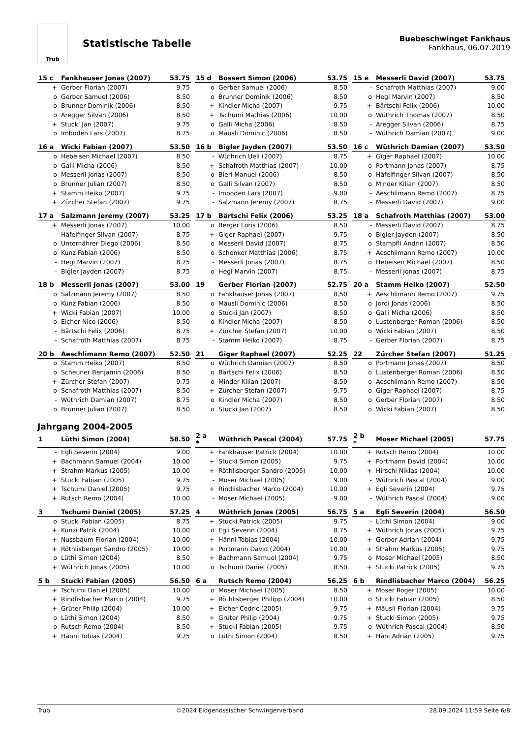Trub
Statistische Tabelle
Buebeschwinget Fankhaus
Fankhaus, 06.07.2019
| 15 c | Fankhauser Jonas (2007) | 53.75 |
| --- | --- | --- |
| + | Gerber Florian (2007) | 9.75 |
| o | Gerber Samuel (2006) | 8.50 |
| o | Brunner Dominik (2006) | 8.50 |
| o | Aregger Silvan (2006) | 8.50 |
| + | Stucki Jan (2007) | 9.75 |
| o | Imboden Lars (2007) | 8.75 |
| 15 d | Bossert Simon (2006) | 53.75 |
| --- | --- | --- |
| o | Gerber Samuel (2006) | 8.50 |
| o | Brunner Dominik (2006) | 8.50 |
| + | Kindler Micha (2007) | 9.75 |
| + | Tschumi Mathias (2006) | 10.00 |
| o | Galli Micha (2006) | 8.50 |
| o | Mäusli Dominic (2006) | 8.50 |
| 15 e | Messerli David (2007) | 53.75 |
| --- | --- | --- |
| - | Schafroth Matthias (2007) | 9.00 |
| o | Hegi Marvin (2007) | 8.50 |
| + | Bärtschi Felix (2006) | 10.00 |
| o | Wüthrich Thomas (2007) | 8.50 |
| - | Aregger Silvan (2006) | 8.75 |
| - | Wüthrich Damian (2007) | 9.00 |
| 16 a | Wicki Fabian (2007) | 53.50 |
| --- | --- | --- |
| o | Hebeisen Michael (2007) | 8.50 |
| o | Galli Micha (2006) | 8.50 |
| o | Messerli Jonas (2007) | 8.50 |
| o | Brunner Julian (2007) | 8.50 |
| + | Stamm Heiko (2007) | 9.75 |
| + | Zürcher Stefan (2007) | 9.75 |
| 16 b | Bigler Jayden (2007) | 53.50 |
| --- | --- | --- |
| - | Wüthrich Ueli (2007) | 8.75 |
| + | Schafroth Matthias (2007) | 10.00 |
| o | Bieri Manuel (2006) | 8.50 |
| o | Galli Silvan (2007) | 8.50 |
| - | Imboden Lars (2007) | 9.00 |
| - | Salzmann Jeremy (2007) | 8.75 |
| 16 c | Wüthrich Damian (2007) | 53.50 |
| --- | --- | --- |
| + | Giger Raphael (2007) | 10.00 |
| o | Portmann Jonas (2007) | 8.75 |
| o | Häfelfinger Silvan (2007) | 8.50 |
| o | Minder Kilian (2007) | 8.50 |
| - | Aeschlimann Remo (2007) | 8.75 |
| - | Messerli David (2007) | 9.00 |
| 17 a | Salzmann Jeremy (2007) | 53.25 |
| --- | --- | --- |
| + | Messerli Jonas (2007) | 10.00 |
| - | Häfelfinger Silvan (2007) | 8.75 |
| o | Unternährer Diego (2006) | 8.50 |
| o | Kunz Fabian (2006) | 8.50 |
| - | Hegi Marvin (2007) | 8.75 |
| - | Bigler Jayden (2007) | 8.75 |
| 17 b | Bärtschi Felix (2006) | 53.25 |
| --- | --- | --- |
| o | Berger Loris (2006) | 8.50 |
| + | Giger Raphael (2007) | 9.75 |
| o | Messerli David (2007) | 8.75 |
| o | Schenker Matthias (2006) | 8.75 |
| - | Messerli Jonas (2007) | 8.75 |
| o | Hegi Marvin (2007) | 8.75 |
| 18 a | Schafroth Matthias (2007) | 53.00 |
| --- | --- | --- |
| - | Messerli David (2007) | 8.75 |
| o | Bigler Jayden (2007) | 8.50 |
| o | Stampfli Andrin (2007) | 8.50 |
| + | Aeschlimann Remo (2007) | 10.00 |
| o | Hebeisen Michael (2007) | 8.50 |
| - | Messerli Jonas (2007) | 8.75 |
| 18 b | Messerli Jonas (2007) | 53.00 |
| --- | --- | --- |
| o | Salzmann Jeremy (2007) | 8.50 |
| o | Kunz Fabian (2006) | 8.50 |
| + | Wicki Fabian (2007) | 10.00 |
| o | Eicher Nico (2006) | 8.50 |
| - | Bärtschi Felix (2006) | 8.75 |
| - | Schafroth Matthias (2007) | 8.75 |
| 19 | Gerber Florian (2007) | 52.75 |
| --- | --- | --- |
| o | Fankhauser Jonas (2007) | 8.50 |
| o | Mäusli Dominic (2006) | 8.50 |
| o | Stucki Jan (2007) | 8.50 |
| o | Kindler Micha (2007) | 8.50 |
| + | Zürcher Stefan (2007) | 10.00 |
| - | Stamm Heiko (2007) | 8.75 |
| 20 a | Stamm Heiko (2007) | 52.50 |
| --- | --- | --- |
| + | Aeschlimann Remo (2007) | 9.75 |
| o | Jordi Jonas (2006) | 8.50 |
| o | Galli Micha (2006) | 8.50 |
| o | Lustenberger Roman (2006) | 8.50 |
| o | Wicki Fabian (2007) | 8.50 |
| - | Gerber Florian (2007) | 8.75 |
| 20 b | Aeschlimann Remo (2007) | 52.50 |
| --- | --- | --- |
| o | Stamm Heiko (2007) | 8.50 |
| o | Scheuner Benjamin (2006) | 8.50 |
| + | Zürcher Stefan (2007) | 9.75 |
| o | Schafroth Matthias (2007) | 8.50 |
| - | Wüthrich Damian (2007) | 8.75 |
| o | Brunner Julian (2007) | 8.50 |
| 21 | Giger Raphael (2007) | 52.25 |
| --- | --- | --- |
| o | Wüthrich Damian (2007) | 8.50 |
| o | Bärtschi Felix (2006) | 8.50 |
| o | Minder Kilian (2007) | 8.50 |
| + | Zürcher Stefan (2007) | 9.75 |
| o | Kindler Micha (2007) | 8.50 |
| o | Stucki Jan (2007) | 8.50 |
| 22 | Zürcher Stefan (2007) | 51.25 |
| --- | --- | --- |
| o | Portmann Jonas (2007) | 8.50 |
| o | Lustenberger Roman (2006) | 8.50 |
| o | Aeschlimann Remo (2007) | 8.50 |
| o | Giger Raphael (2007) | 8.75 |
| o | Gerber Florian (2007) | 8.50 |
| o | Wicki Fabian (2007) | 8.50 |
Jahrgang 2004-2005
| 1 | Lüthi Simon (2004) | 58.50 |
| --- | --- | --- |
| - | Egli Severin (2004) | 9.00 |
| + | Bachmann Samuel (2004) | 10.00 |
| + | Strahm Markus (2005) | 10.00 |
| + | Stucki Fabian (2005) | 9.75 |
| + | Tschumi Daniel (2005) | 9.75 |
| + | Rutsch Remo (2004) | 10.00 |
| 2 a * | Wüthrich Pascal (2004) | 57.75 |
| --- | --- | --- |
| + | Fankhauser Patrick (2004) | 10.00 |
| + | Stucki Simon (2005) | 9.75 |
| + | Röthlisberger Sandro (2005) | 10.00 |
| - | Moser Michael (2005) | 9.00 |
| + | Rindlisbacher Marco (2004) | 10.00 |
| - | Moser Michael (2005) | 9.00 |
| 2 b * | Moser Michael (2005) | 57.75 |
| --- | --- | --- |
| + | Rutsch Remo (2004) | 10.00 |
| + | Portmann David (2004) | 10.00 |
| + | Hirschi Niklas (2004) | 10.00 |
| - | Wüthrich Pascal (2004) | 9.00 |
| + | Egli Severin (2004) | 9.75 |
| - | Wüthrich Pascal (2004) | 9.00 |
| 3 | Tschumi Daniel (2005) | 57.25 |
| --- | --- | --- |
| o | Stucki Fabian (2005) | 8.75 |
| + | Künzi Patrik (2004) | 10.00 |
| + | Nussbaum Florian (2004) | 10.00 |
| + | Röthlisberger Sandro (2005) | 10.00 |
| o | Lüthi Simon (2004) | 8.50 |
| + | Wüthrich Jonas (2005) | 10.00 |
| 4 | Wüthrich Jonas (2005) | 56.75 |
| --- | --- | --- |
| + | Stucki Patrick (2005) | 9.75 |
| o | Egli Severin (2004) | 8.75 |
| + | Hänni Tobias (2004) | 10.00 |
| + | Portmann David (2004) | 10.00 |
| + | Bachmann Samuel (2004) | 9.75 |
| o | Tschumi Daniel (2005) | 8.50 |
| 5 a | Egli Severin (2004) | 56.50 |
| --- | --- | --- |
| - | Lüthi Simon (2004) | 9.00 |
| + | Wüthrich Jonas (2005) | 9.75 |
| + | Gerber Adrian (2004) | 9.75 |
| + | Strahm Markus (2005) | 9.75 |
| o | Moser Michael (2005) | 8.50 |
| + | Stucki Patrick (2005) | 9.75 |
| 5 b | Stucki Fabian (2005) | 56.50 |
| --- | --- | --- |
| + | Tschumi Daniel (2005) | 10.00 |
| + | Rindlisbacher Marco (2004) | 9.75 |
| + | Grüter Philip (2004) | 10.00 |
| o | Lüthi Simon (2004) | 8.50 |
| o | Rutsch Remo (2004) | 8.50 |
| + | Hänni Tobias (2004) | 9.75 |
| 6 a | Rutsch Remo (2004) | 56.25 |
| --- | --- | --- |
| o | Moser Michael (2005) | 8.50 |
| + | Röthlisberger Philipp (2004) | 10.00 |
| + | Eicher Cedric (2005) | 9.75 |
| + | Grüter Philip (2004) | 9.75 |
| + | Stucki Fabian (2005) | 9.75 |
| o | Lüthi Simon (2004) | 8.50 |
| 6 b | Rindlisbacher Marco (2004) | 56.25 |
| --- | --- | --- |
| + | Moser Roger (2005) | 10.00 |
| o | Stucki Fabian (2005) | 8.50 |
| + | Mäusli Florian (2004) | 9.75 |
| + | Stucki Simon (2005) | 9.75 |
| o | Wüthrich Pascal (2004) | 8.50 |
| + | Häni Adrian (2005) | 9.75 |
Trub ©2024 Eidgenössischer Schwingerverband 28.09.2024 11:59 Seite 6/8